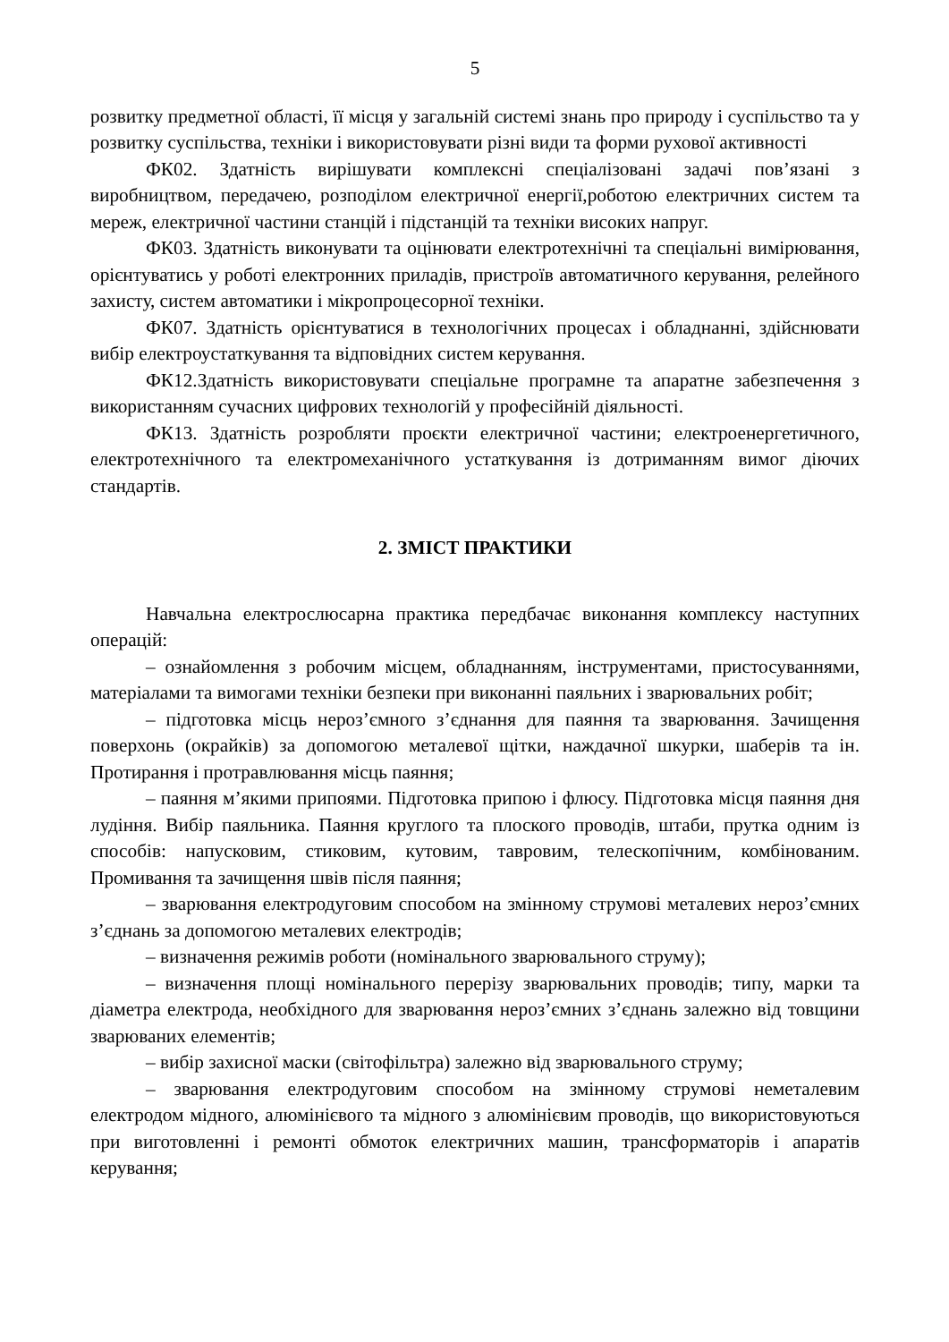5
розвитку предметної області, її місця у загальній системі знань про природу і суспільство та у розвитку суспільства, техніки і використовувати різні види та форми рухової активності
ФК02. Здатність вирішувати комплексні спеціалізовані задачі пов’язані з виробництвом, передачею, розподілом електричної енергії,роботою електричних систем та мереж, електричної частини станцій і підстанцій та техніки високих напруг.
ФК03. Здатність виконувати та оцінювати електротехнічні та спеціальні вимірювання, орієнтуватись у роботі електронних приладів, пристроїв автоматичного керування, релейного захисту, систем автоматики і мікропроцесорної техніки.
ФК07. Здатність орієнтуватися в технологічних процесах і обладнанні, здійснювати вибір електроустаткування та відповідних систем керування.
ФК12.Здатність використовувати спеціальне програмне та апаратне забезпечення з використанням сучасних цифрових технологій у професійній діяльності.
ФК13. Здатність розробляти проєкти електричної частини; електроенергетичного, електротехнічного та електромеханічного устаткування із дотриманням вимог діючих стандартів.
2. ЗМІСТ ПРАКТИКИ
Навчальна електрослюсарна практика передбачає виконання комплексу наступних операцій:
– ознайомлення з робочим місцем, обладнанням, інструментами, пристосуваннями, матеріалами та вимогами техніки безпеки при виконанні паяльних і зварювальних робіт;
– підготовка місць нероз’ємного з’єднання для паяння та зварювання. Зачищення поверхонь (окрайків) за допомогою металевої щітки, наждачної шкурки, шаберів та ін. Протирання і протравлювання місць паяння;
– паяння м’якими припоями. Підготовка припою і флюсу. Підготовка місця паяння дня лудіння. Вибір паяльника. Паяння круглого та плоского проводів, штаби, прутка одним із способів: напусковим, стиковим, кутовим, тавровим, телескопічним, комбінованим. Промивання та зачищення швів після паяння;
– зварювання електродуговим способом на змінному струмові металевих нероз’ємних з’єднань за допомогою металевих електродів;
– визначення режимів роботи (номінального зварювального струму);
– визначення площі номінального перерізу зварювальних проводів; типу, марки та діаметра електрода, необхідного для зварювання нероз’ємних з’єднань залежно від товщини зварюваних елементів;
– вибір захисної маски (світофільтра) залежно від зварювального струму;
– зварювання електродуговим способом на змінному струмові неметалевим електродом мідного, алюмінієвого та мідного з алюмінієвим проводів, що використовуються при виготовленні і ремонті обмоток електричних машин, трансформаторів і апаратів керування;